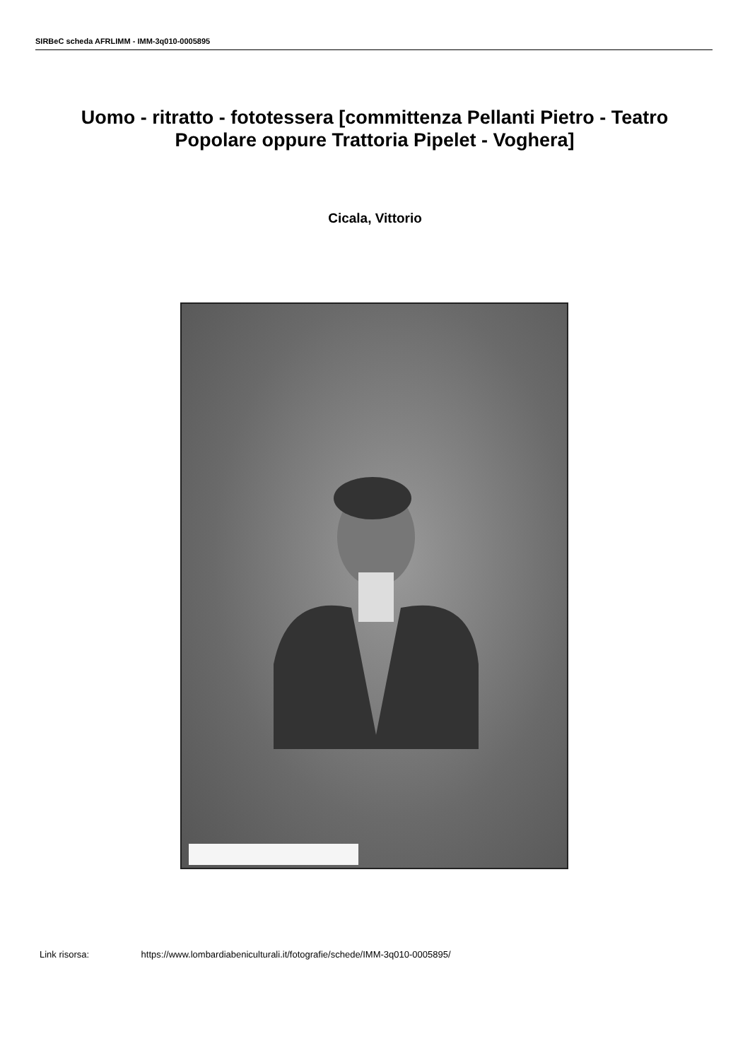SIRBeC scheda AFRLIMM - IMM-3q010-0005895
Uomo - ritratto - fototessera [committenza Pellanti Pietro - Teatro Popolare oppure Trattoria Pipelet - Voghera]
Cicala, Vittorio
Link risorsa: https://www.lombardiabeniculturali.it/fotografie/schede/IMM-3q010-0005895/